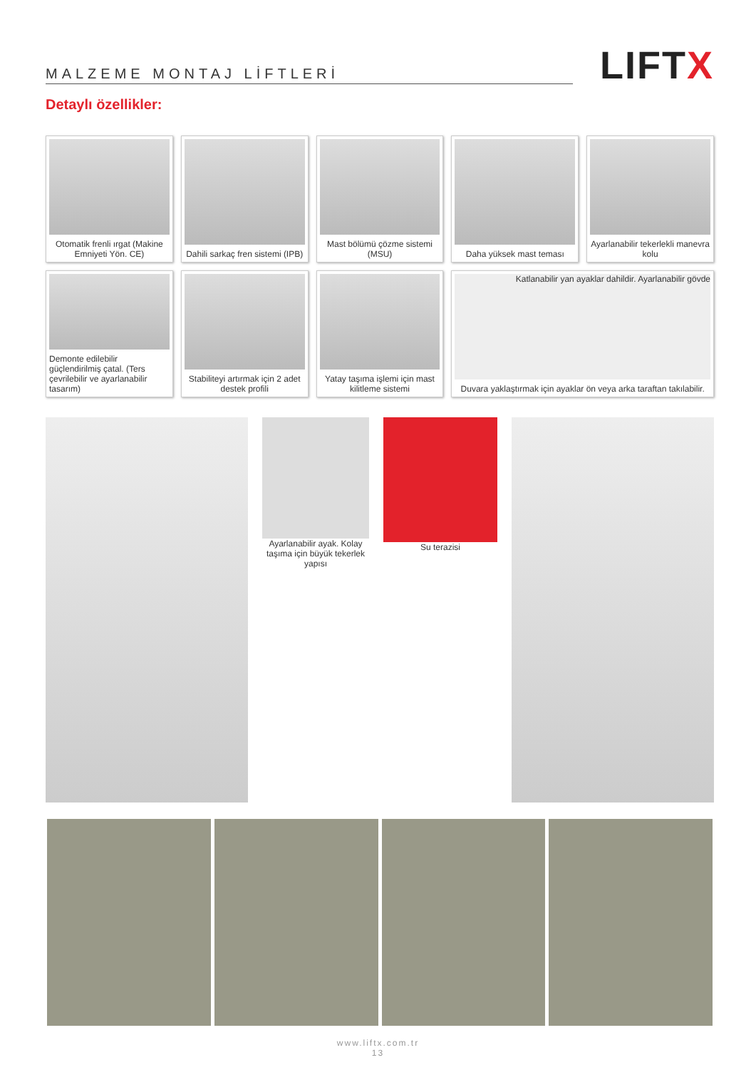MALZEME MONTAJ LİFTLERİ
LIFTX
Detaylı özellikler:
Otomatik frenli ırgat (Makine Emniyeti Yön. CE)
Dahili sarkaç fren sistemi (IPB)
Mast bölümü çözme sistemi (MSU)
Daha yüksek mast teması
Ayarlanabilir tekerlekli manevra kolu
Demonte edilebilir güçlendirilmiş çatal. (Ters çevrilebilir ve ayarlanabilir tasarım)
Stabiliteyi artırmak için 2 adet destek profili
Yatay taşıma işlemi için mast kilitleme sistemi
Katlanabilir yan ayaklar dahildir. Ayarlanabilir gövde
Duvara yaklaştırmak için ayaklar ön veya arka taraftan takılabilir.
Ayarlanabilir ayak. Kolay taşıma için büyük tekerlek yapısı
Su terazisi
www.liftx.com.tr
13